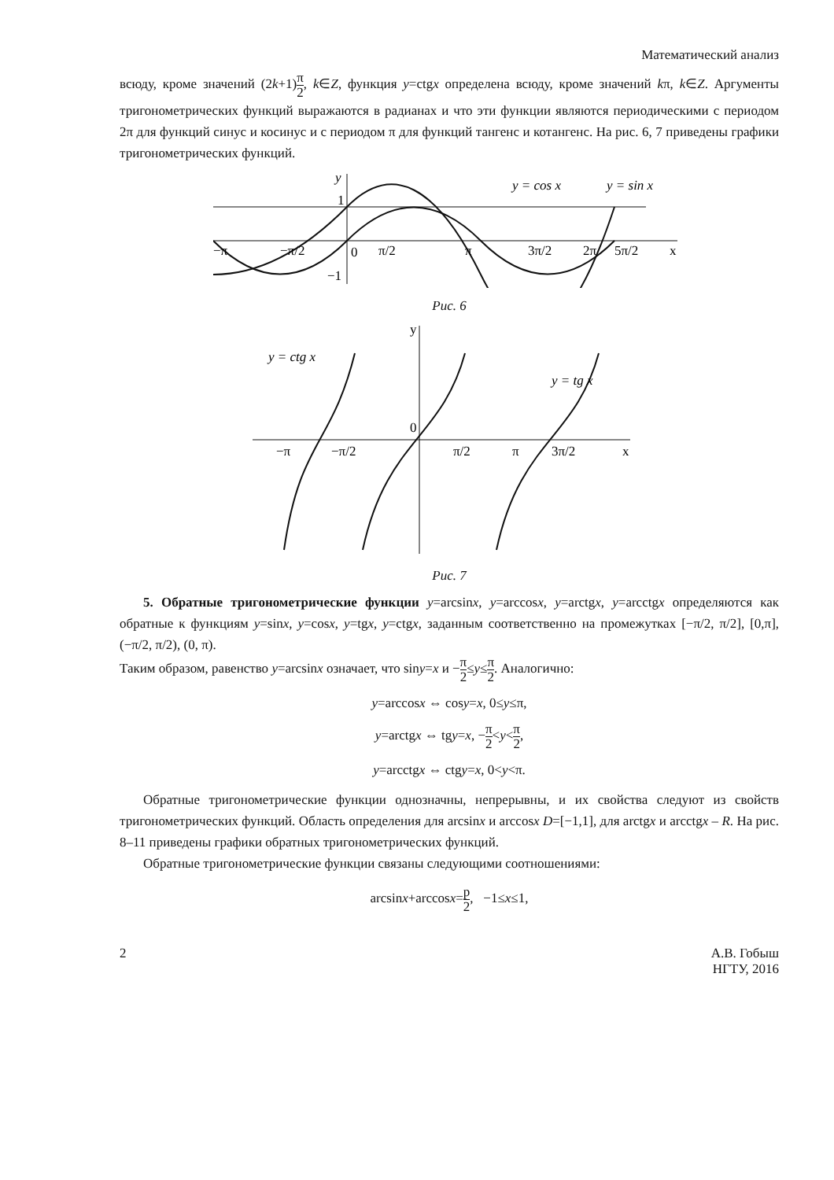Математический анализ
всюду, кроме значений (2k+1)π 2, k∈Z, функция y=ctgx определена всюду, кроме значений kπ, k∈Z. Аргументы тригонометрических функций выражаются в радианах и что эти функции являются периодическими с периодом 2π для функций синус и косинус и с периодом π для функций тангенс и котангенс. На рис. 6, 7 приведены графики тригонометрических функций.
y
y = cos x
y = sin x
−π
−π/2
0
π/2
π
3π/2
2π
5π/2
x
−1
1
Рис. 6
y = ctg x
y = tg x
−π
−π/2
π/2
π
3π/2
x
0
y
Рис. 7
5. Обратные тригонометрические функции y=arcsinx, y=arccosx, y=arctgx, y=arcctgx определяются как обратные к функциям y=sinx, y=cosx, y=tgx, y=ctgx, заданным соответственно на промежутках [−π/2, π/2], [0,π], (−π/2, π/2), (0, π).
Таким образом, равенство y=arcsinx означает, что siny=x и −π 2≤y≤π 2. Аналогично:
y=arccosx ⇔ cosy=x, 0≤y≤π,
y=arctgx ⇔ tgy=x, −π 2<y<π 2,
y=arcctgx ⇔ ctgy=x, 0<y<π.
Обратные тригонометрические функции однозначны, непрерывны, и их свойства следуют из свойств тригонометрических функций. Область определения для arcsinx и arccosx D=[−1,1], для arctgx и arcctgx – R. На рис. 8–11 приведены графики обратных тригонометрических функций.
Обратные тригонометрические функции связаны следующими соотношениями:
arcsinx+arccosx=p 2, −1≤x≤1,
2 А.В. Гобыш
НГТУ, 2016